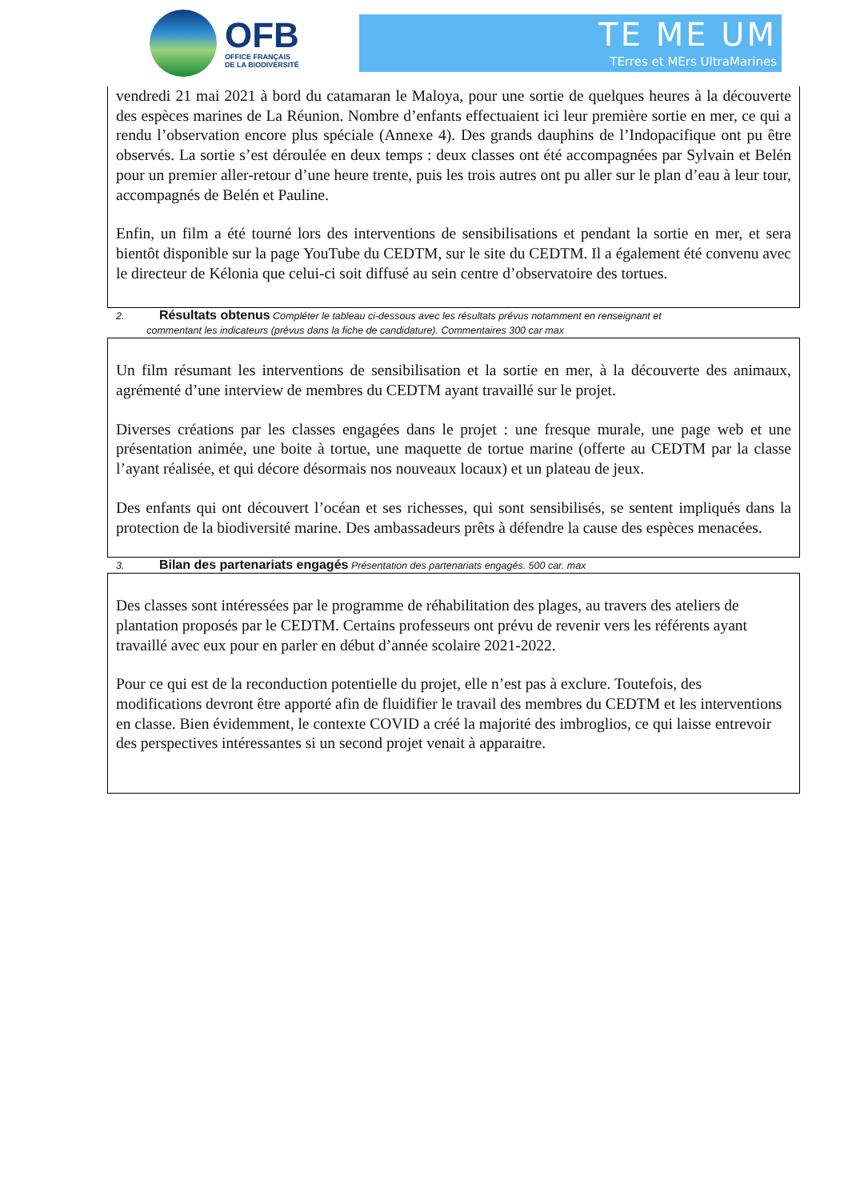OFB
OFFICE FRANÇAIS
DE LA BIODIVERSITÉ
TE ME UM
TErres et MErs UltraMarines
vendredi 21 mai 2021 à bord du catamaran le Maloya, pour une sortie de quelques heures à la découverte des espèces marines de La Réunion. Nombre d’enfants effectuaient ici leur première sortie en mer, ce qui a rendu l’observation encore plus spéciale (Annexe 4). Des grands dauphins de l’Indopacifique ont pu être observés. La sortie s’est déroulée en deux temps : deux classes ont été accompagnées par Sylvain et Belén pour un premier aller-retour d’une heure trente, puis les trois autres ont pu aller sur le plan d’eau à leur tour, accompagnés de Belén et Pauline.
Enfin, un film a été tourné lors des interventions de sensibilisations et pendant la sortie en mer, et sera bientôt disponible sur la page YouTube du CEDTM, sur le site du CEDTM. Il a également été convenu avec le directeur de Kélonia que celui-ci soit diffusé au sein centre d’observatoire des tortues.
2. Résultats obtenus Compléter le tableau ci-dessous avec les résultats prévus notamment en renseignant et
commentant les indicateurs (prévus dans la fiche de candidature). Commentaires 300 car max
Un film résumant les interventions de sensibilisation et la sortie en mer, à la découverte des animaux, agrémenté d’une interview de membres du CEDTM ayant travaillé sur le projet.
Diverses créations par les classes engagées dans le projet : une fresque murale, une page web et une présentation animée, une boite à tortue, une maquette de tortue marine (offerte au CEDTM par la classe l’ayant réalisée, et qui décore désormais nos nouveaux locaux) et un plateau de jeux.
Des enfants qui ont découvert l’océan et ses richesses, qui sont sensibilisés, se sentent impliqués dans la protection de la biodiversité marine. Des ambassadeurs prêts à défendre la cause des espèces menacées.
3. Bilan des partenariats engagés Présentation des partenariats engagés. 500 car. max
Des classes sont intéressées par le programme de réhabilitation des plages, au travers des ateliers de plantation proposés par le CEDTM. Certains professeurs ont prévu de revenir vers les référents ayant travaillé avec eux pour en parler en début d’année scolaire 2021-2022.
Pour ce qui est de la reconduction potentielle du projet, elle n’est pas à exclure. Toutefois, des modifications devront être apporté afin de fluidifier le travail des membres du CEDTM et les interventions en classe. Bien évidemment, le contexte COVID a créé la majorité des imbroglios, ce qui laisse entrevoir des perspectives intéressantes si un second projet venait à apparaitre.